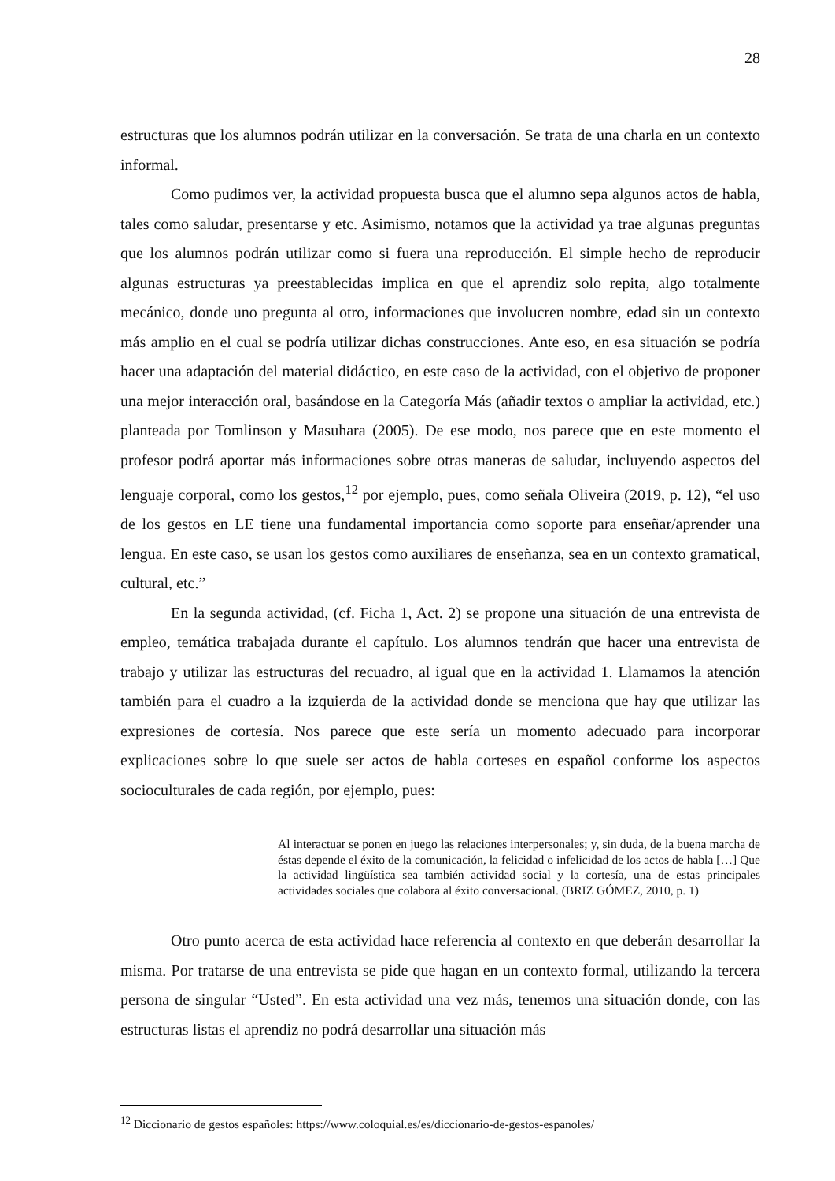28
estructuras que los alumnos podrán utilizar en la conversación. Se trata de una charla en un contexto informal.
Como pudimos ver, la actividad propuesta busca que el alumno sepa algunos actos de habla, tales como saludar, presentarse y etc. Asimismo, notamos que la actividad ya trae algunas preguntas que los alumnos podrán utilizar como si fuera una reproducción. El simple hecho de reproducir algunas estructuras ya preestablecidas implica en que el aprendiz solo repita, algo totalmente mecánico, donde uno pregunta al otro, informaciones que involucren nombre, edad sin un contexto más amplio en el cual se podría utilizar dichas construcciones. Ante eso, en esa situación se podría hacer una adaptación del material didáctico, en este caso de la actividad, con el objetivo de proponer una mejor interacción oral, basándose en la Categoría Más (añadir textos o ampliar la actividad, etc.) planteada por Tomlinson y Masuhara (2005). De ese modo, nos parece que en este momento el profesor podrá aportar más informaciones sobre otras maneras de saludar, incluyendo aspectos del lenguaje corporal, como los gestos,<sup>12</sup> por ejemplo, pues, como señala Oliveira (2019, p. 12), “el uso de los gestos en LE tiene una fundamental importancia como soporte para enseñar/aprender una lengua. En este caso, se usan los gestos como auxiliares de enseñanza, sea en un contexto gramatical, cultural, etc.”
En la segunda actividad, (cf. Ficha 1, Act. 2) se propone una situación de una entrevista de empleo, temática trabajada durante el capítulo. Los alumnos tendrán que hacer una entrevista de trabajo y utilizar las estructuras del recuadro, al igual que en la actividad 1. Llamamos la atención también para el cuadro a la izquierda de la actividad donde se menciona que hay que utilizar las expresiones de cortesía. Nos parece que este sería un momento adecuado para incorporar explicaciones sobre lo que suele ser actos de habla corteses en español conforme los aspectos socioculturales de cada región, por ejemplo, pues:
Al interactuar se ponen en juego las relaciones interpersonales; y, sin duda, de la buena marcha de éstas depende el éxito de la comunicación, la felicidad o infelicidad de los actos de habla […] Que la actividad lingüística sea también actividad social y la cortesía, una de estas principales actividades sociales que colabora al éxito conversacional. (BRIZ GÓMEZ, 2010, p. 1)
Otro punto acerca de esta actividad hace referencia al contexto en que deberán desarrollar la misma. Por tratarse de una entrevista se pide que hagan en un contexto formal, utilizando la tercera persona de singular “Usted”. En esta actividad una vez más, tenemos una situación donde, con las estructuras listas el aprendiz no podrá desarrollar una situación más
<sup>12</sup> Diccionario de gestos españoles: https://www.coloquial.es/es/diccionario-de-gestos-espanoles/